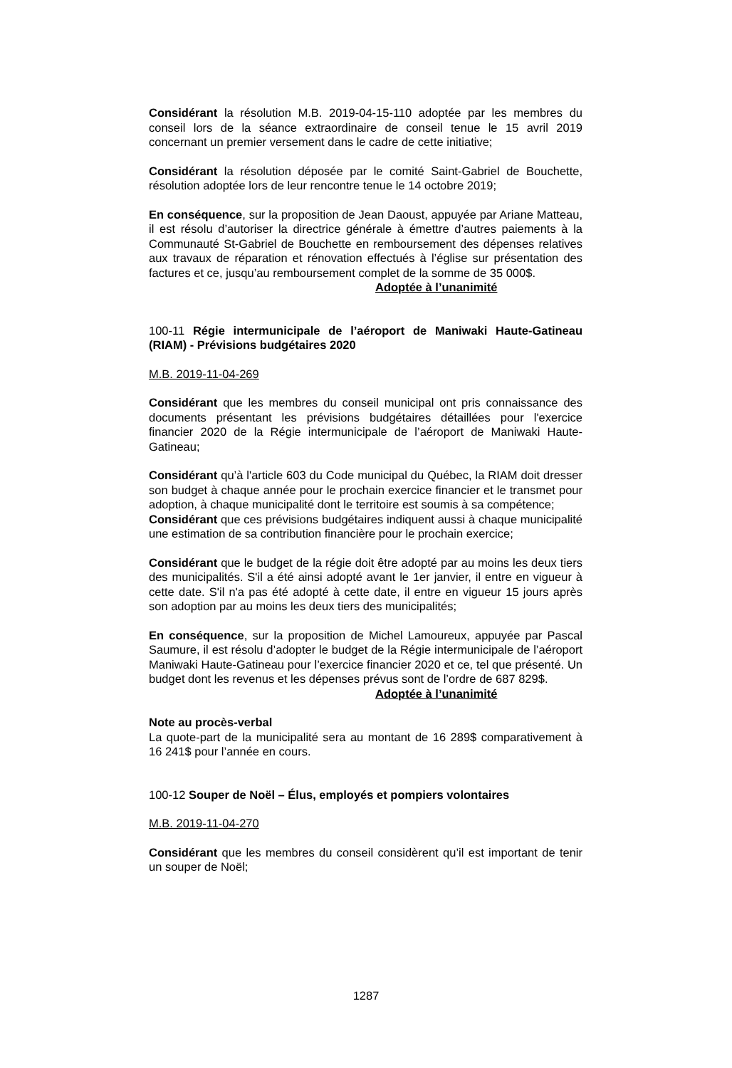Considérant la résolution M.B. 2019-04-15-110 adoptée par les membres du conseil lors de la séance extraordinaire de conseil tenue le 15 avril 2019 concernant un premier versement dans le cadre de cette initiative;
Considérant la résolution déposée par le comité Saint-Gabriel de Bouchette, résolution adoptée lors de leur rencontre tenue le 14 octobre 2019;
En conséquence, sur la proposition de Jean Daoust, appuyée par Ariane Matteau, il est résolu d’autoriser la directrice générale à émettre d’autres paiements à la Communauté St-Gabriel de Bouchette en remboursement des dépenses relatives aux travaux de réparation et rénovation effectués à l’église sur présentation des factures et ce, jusqu’au remboursement complet de la somme de 35 000$.
Adoptée à l’unanimité
100-11 Régie intermunicipale de l’aéroport de Maniwaki Haute-Gatineau (RIAM) - Prévisions budgétaires 2020
M.B. 2019-11-04-269
Considérant que les membres du conseil municipal ont pris connaissance des documents présentant les prévisions budgétaires détaillées pour l'exercice financier 2020 de la Régie intermunicipale de l’aéroport de Maniwaki Haute-Gatineau;
Considérant qu’à l'article 603 du Code municipal du Québec, la RIAM doit dresser son budget à chaque année pour le prochain exercice financier et le transmet pour adoption, à chaque municipalité dont le territoire est soumis à sa compétence;
Considérant que ces prévisions budgétaires indiquent aussi à chaque municipalité une estimation de sa contribution financière pour le prochain exercice;
Considérant que le budget de la régie doit être adopté par au moins les deux tiers des municipalités. S'il a été ainsi adopté avant le 1er janvier, il entre en vigueur à cette date. S'il n'a pas été adopté à cette date, il entre en vigueur 15 jours après son adoption par au moins les deux tiers des municipalités;
En conséquence, sur la proposition de Michel Lamoureux, appuyée par Pascal Saumure, il est résolu d’adopter le budget de la Régie intermunicipale de l’aéroport Maniwaki Haute-Gatineau pour l’exercice financier 2020 et ce, tel que présenté. Un budget dont les revenus et les dépenses prévus sont de l’ordre de 687 829$.
Adoptée à l’unanimité
Note au procès-verbal
La quote-part de la municipalité sera au montant de 16 289$ comparativement à 16 241$ pour l’année en cours.
100-12 Souper de Noël – Élus, employés et pompiers volontaires
M.B. 2019-11-04-270
Considérant que les membres du conseil considèrent qu’il est important de tenir un souper de Noël;
1287